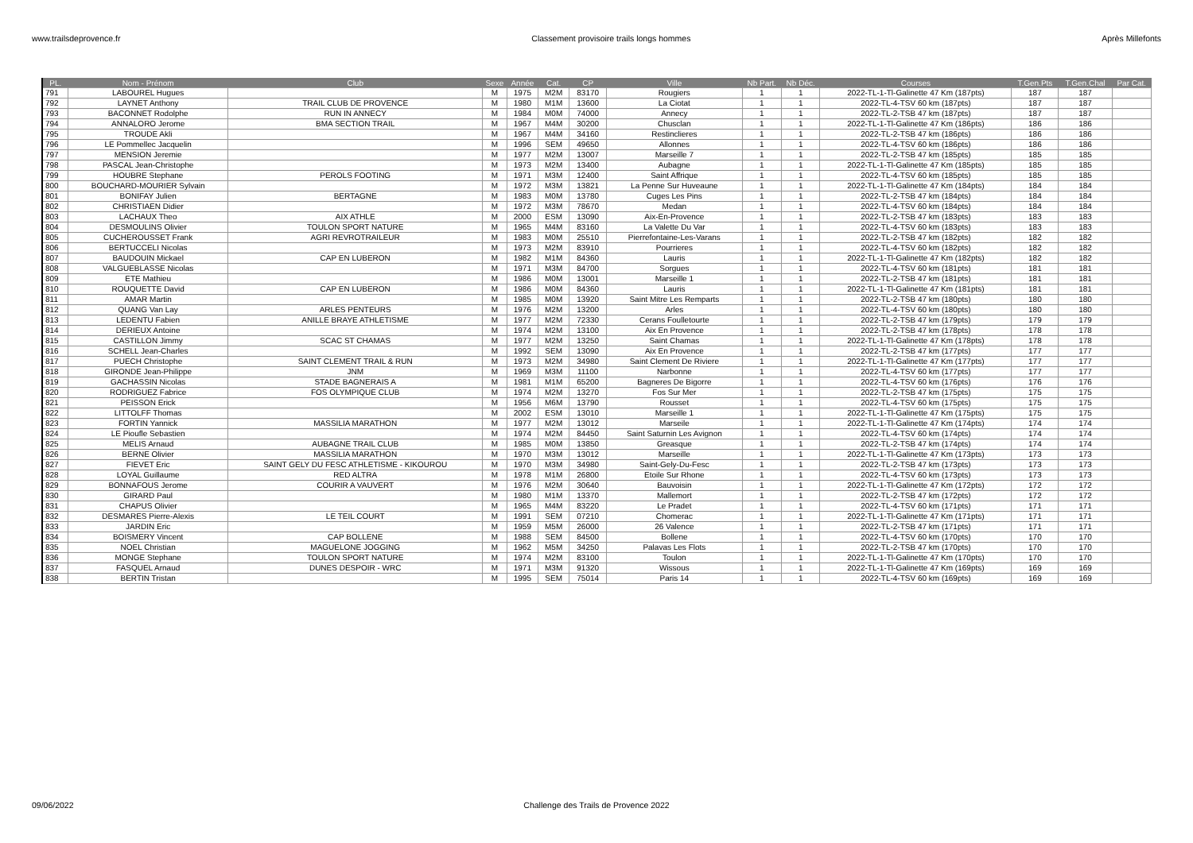www.trailsdeprovence.fr Classement provisoire trails longs hommes Après Millefonts
| PL. | Nom - Prénom | Club | Sexe | Année | Cat. | CP | Ville | Nb Part. | Nb Déc. | Courses | T.Gen.Pts | T.Gen.Chal | Par Cat. |
| --- | --- | --- | --- | --- | --- | --- | --- | --- | --- | --- | --- | --- | --- |
| 791 | LABOUREL Hugues | | M | 1975 | M2M | 83170 | Rougiers | 1 | 1 | 2022-TL-1-Tl-Galinette 47 Km (187pts) | 187 | 187 | |
| 792 | LAYNET Anthony | TRAIL CLUB DE PROVENCE | M | 1980 | M1M | 13600 | La Ciotat | 1 | 1 | 2022-TL-4-TSV 60 km (187pts) | 187 | 187 | |
| 793 | BACONNET Rodolphe | RUN IN ANNECY | M | 1984 | M0M | 74000 | Annecy | 1 | 1 | 2022-TL-2-TSB 47 km (187pts) | 187 | 187 | |
| 794 | ANNALORO Jerome | BMA SECTION TRAIL | M | 1967 | M4M | 30200 | Chusclan | 1 | 1 | 2022-TL-1-Tl-Galinette 47 Km (186pts) | 186 | 186 | |
| 795 | TROUDE Akli | | M | 1967 | M4M | 34160 | Restinclieres | 1 | 1 | 2022-TL-2-TSB 47 km (186pts) | 186 | 186 | |
| 796 | LE Pommellec Jacquelin | | M | 1996 | SEM | 49650 | Allonnes | 1 | 1 | 2022-TL-4-TSV 60 km (186pts) | 186 | 186 | |
| 797 | MENSION Jeremie | | M | 1977 | M2M | 13007 | Marseille 7 | 1 | 1 | 2022-TL-2-TSB 47 km (185pts) | 185 | 185 | |
| 798 | PASCAL Jean-Christophe | | M | 1973 | M2M | 13400 | Aubagne | 1 | 1 | 2022-TL-1-Tl-Galinette 47 Km (185pts) | 185 | 185 | |
| 799 | HOUBRE Stephane | PEROLS FOOTING | M | 1971 | M3M | 12400 | Saint Affrique | 1 | 1 | 2022-TL-4-TSV 60 km (185pts) | 185 | 185 | |
| 800 | BOUCHARD-MOURIER Sylvain | | M | 1972 | M3M | 13821 | La Penne Sur Huveaune | 1 | 1 | 2022-TL-1-Tl-Galinette 47 Km (184pts) | 184 | 184 | |
| 801 | BONIFAY Julien | BERTAGNE | M | 1983 | M0M | 13780 | Cuges Les Pins | 1 | 1 | 2022-TL-2-TSB 47 km (184pts) | 184 | 184 | |
| 802 | CHRISTIAEN Didier | | M | 1972 | M3M | 78670 | Medan | 1 | 1 | 2022-TL-4-TSV 60 km (184pts) | 184 | 184 | |
| 803 | LACHAUX Theo | AIX ATHLE | M | 2000 | ESM | 13090 | Aix-En-Provence | 1 | 1 | 2022-TL-2-TSB 47 km (183pts) | 183 | 183 | |
| 804 | DESMOULINS Olivier | TOULON SPORT NATURE | M | 1965 | M4M | 83160 | La Valette Du Var | 1 | 1 | 2022-TL-4-TSV 60 km (183pts) | 183 | 183 | |
| 805 | CUCHEROUSSET Frank | AGRI REVROTRAILEUR | M | 1983 | M0M | 25510 | Pierrefontaine-Les-Varans | 1 | 1 | 2022-TL-2-TSB 47 km (182pts) | 182 | 182 | |
| 806 | BERTUCCELI Nicolas | | M | 1973 | M2M | 83910 | Pourrieres | 1 | 1 | 2022-TL-4-TSV 60 km (182pts) | 182 | 182 | |
| 807 | BAUDOUIN Mickael | CAP EN LUBERON | M | 1982 | M1M | 84360 | Lauris | 1 | 1 | 2022-TL-1-Tl-Galinette 47 Km (182pts) | 182 | 182 | |
| 808 | VALGUEBLASSE Nicolas | | M | 1971 | M3M | 84700 | Sorgues | 1 | 1 | 2022-TL-4-TSV 60 km (181pts) | 181 | 181 | |
| 809 | ETE Mathieu | | M | 1986 | M0M | 13001 | Marseille 1 | 1 | 1 | 2022-TL-2-TSB 47 km (181pts) | 181 | 181 | |
| 810 | ROUQUETTE David | CAP EN LUBERON | M | 1986 | M0M | 84360 | Lauris | 1 | 1 | 2022-TL-1-Tl-Galinette 47 Km (181pts) | 181 | 181 | |
| 811 | AMAR Martin | | M | 1985 | M0M | 13920 | Saint Mitre Les Remparts | 1 | 1 | 2022-TL-2-TSB 47 km (180pts) | 180 | 180 | |
| 812 | QUANG Van Lay | ARLES PENTEURS | M | 1976 | M2M | 13200 | Arles | 1 | 1 | 2022-TL-4-TSV 60 km (180pts) | 180 | 180 | |
| 813 | LEDENTU Fabien | ANILLE BRAYE ATHLETISME | M | 1977 | M2M | 72330 | Cerans Foulletourte | 1 | 1 | 2022-TL-2-TSB 47 km (179pts) | 179 | 179 | |
| 814 | DERIEUX Antoine | | M | 1974 | M2M | 13100 | Aix En Provence | 1 | 1 | 2022-TL-2-TSB 47 km (178pts) | 178 | 178 | |
| 815 | CASTILLON Jimmy | SCAC ST CHAMAS | M | 1977 | M2M | 13250 | Saint Chamas | 1 | 1 | 2022-TL-1-Tl-Galinette 47 Km (178pts) | 178 | 178 | |
| 816 | SCHELL Jean-Charles | | M | 1992 | SEM | 13090 | Aix En Provence | 1 | 1 | 2022-TL-2-TSB 47 km (177pts) | 177 | 177 | |
| 817 | PUECH Christophe | SAINT CLEMENT TRAIL & RUN | M | 1973 | M2M | 34980 | Saint Clement De Riviere | 1 | 1 | 2022-TL-1-Tl-Galinette 47 Km (177pts) | 177 | 177 | |
| 818 | GIRONDE Jean-Philippe | JNM | M | 1969 | M3M | 11100 | Narbonne | 1 | 1 | 2022-TL-4-TSV 60 km (177pts) | 177 | 177 | |
| 819 | GACHASSIN Nicolas | STADE BAGNERAIS A | M | 1981 | M1M | 65200 | Bagneres De Bigorre | 1 | 1 | 2022-TL-4-TSV 60 km (176pts) | 176 | 176 | |
| 820 | RODRIGUEZ Fabrice | FOS OLYMPIQUE CLUB | M | 1974 | M2M | 13270 | Fos Sur Mer | 1 | 1 | 2022-TL-2-TSB 47 km (175pts) | 175 | 175 | |
| 821 | PEISSON Erick | | M | 1956 | M6M | 13790 | Rousset | 1 | 1 | 2022-TL-4-TSV 60 km (175pts) | 175 | 175 | |
| 822 | LITTOLFF Thomas | | M | 2002 | ESM | 13010 | Marseille 1 | 1 | 1 | 2022-TL-1-Tl-Galinette 47 Km (175pts) | 175 | 175 | |
| 823 | FORTIN Yannick | MASSILIA MARATHON | M | 1977 | M2M | 13012 | Marseile | 1 | 1 | 2022-TL-1-Tl-Galinette 47 Km (174pts) | 174 | 174 | |
| 824 | LE Pioufle Sebastien | | M | 1974 | M2M | 84450 | Saint Saturnin Les Avignon | 1 | 1 | 2022-TL-4-TSV 60 km (174pts) | 174 | 174 | |
| 825 | MELIS Arnaud | AUBAGNE TRAIL CLUB | M | 1985 | M0M | 13850 | Greasque | 1 | 1 | 2022-TL-2-TSB 47 km (174pts) | 174 | 174 | |
| 826 | BERNE Olivier | MASSILIA MARATHON | M | 1970 | M3M | 13012 | Marseille | 1 | 1 | 2022-TL-1-Tl-Galinette 47 Km (173pts) | 173 | 173 | |
| 827 | FIEVET Eric | SAINT GELY DU FESC ATHLETISME - KIKOUROU | M | 1970 | M3M | 34980 | Saint-Gely-Du-Fesc | 1 | 1 | 2022-TL-2-TSB 47 km (173pts) | 173 | 173 | |
| 828 | LOYAL Guillaume | RED ALTRA | M | 1978 | M1M | 26800 | Etoile Sur Rhone | 1 | 1 | 2022-TL-4-TSV 60 km (173pts) | 173 | 173 | |
| 829 | BONNAFOUS Jerome | COURIR A VAUVERT | M | 1976 | M2M | 30640 | Bauvoisin | 1 | 1 | 2022-TL-1-Tl-Galinette 47 Km (172pts) | 172 | 172 | |
| 830 | GIRARD Paul | | M | 1980 | M1M | 13370 | Mallemort | 1 | 1 | 2022-TL-2-TSB 47 km (172pts) | 172 | 172 | |
| 831 | CHAPUS Olivier | | M | 1965 | M4M | 83220 | Le Pradet | 1 | 1 | 2022-TL-4-TSV 60 km (171pts) | 171 | 171 | |
| 832 | DESMARES Pierre-Alexis | LE TEIL COURT | M | 1991 | SEM | 07210 | Chomerac | 1 | 1 | 2022-TL-1-Tl-Galinette 47 Km (171pts) | 171 | 171 | |
| 833 | JARDIN Eric | | M | 1959 | M5M | 26000 | 26 Valence | 1 | 1 | 2022-TL-2-TSB 47 km (171pts) | 171 | 171 | |
| 834 | BOISMERY Vincent | CAP BOLLENE | M | 1988 | SEM | 84500 | Bollene | 1 | 1 | 2022-TL-4-TSV 60 km (170pts) | 170 | 170 | |
| 835 | NOEL Christian | MAGUELONE JOGGING | M | 1962 | M5M | 34250 | Palavas Les Flots | 1 | 1 | 2022-TL-2-TSB 47 km (170pts) | 170 | 170 | |
| 836 | MONGE Stephane | TOULON SPORT NATURE | M | 1974 | M2M | 83100 | Toulon | 1 | 1 | 2022-TL-1-Tl-Galinette 47 Km (170pts) | 170 | 170 | |
| 837 | FASQUEL Arnaud | DUNES DESPOIR - WRC | M | 1971 | M3M | 91320 | Wissous | 1 | 1 | 2022-TL-1-Tl-Galinette 47 Km (169pts) | 169 | 169 | |
| 838 | BERTIN Tristan | | M | 1995 | SEM | 75014 | Paris 14 | 1 | 1 | 2022-TL-4-TSV 60 km (169pts) | 169 | 169 | |
09/06/2022 Challenge des Trails de Provence 2022